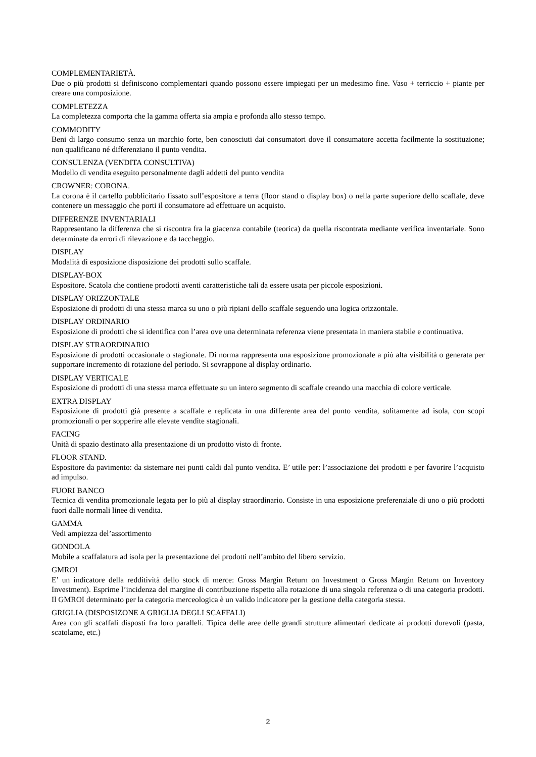COMPLEMENTARIETÀ.
Due o più prodotti si definiscono complementari quando possono essere impiegati per un medesimo fine. Vaso + terriccio + piante per creare una composizione.
COMPLETEZZA
La completezza comporta che la gamma offerta sia ampia e profonda allo stesso tempo.
COMMODITY
Beni di largo consumo senza un marchio forte, ben conosciuti dai consumatori dove il consumatore accetta facilmente la sostituzione; non qualificano né differenziano il punto vendita.
CONSULENZA (VENDITA CONSULTIVA)
Modello di vendita eseguito personalmente dagli addetti del punto vendita
CROWNER: CORONA.
La corona è il cartello pubblicitario fissato sull’espositore a terra (floor stand o display box) o nella parte superiore dello scaffale, deve contenere un messaggio che porti il consumatore ad effettuare un acquisto.
DIFFERENZE INVENTARIALI
Rappresentano la differenza che si riscontra fra la giacenza contabile (teorica) da quella riscontrata mediante verifica inventariale. Sono determinate da errori di rilevazione e da taccheggio.
DISPLAY
Modalità di esposizione disposizione dei prodotti sullo scaffale.
DISPLAY-BOX
Espositore. Scatola che contiene prodotti aventi caratteristiche tali da essere usata per piccole esposizioni.
DISPLAY ORIZZONTALE
Esposizione di prodotti di una stessa marca su uno o più ripiani dello scaffale seguendo una logica orizzontale.
DISPLAY ORDINARIO
Esposizione di prodotti che si identifica con l’area ove una determinata referenza viene presentata in maniera stabile e continuativa.
DISPLAY STRAORDINARIO
Esposizione di prodotti occasionale o stagionale. Di norma rappresenta una esposizione promozionale a più alta visibilità o generata per supportare incremento di rotazione del periodo. Si sovrappone al display ordinario.
DISPLAY VERTICALE
Esposizione di prodotti di una stessa marca effettuate su un intero segmento di scaffale creando una macchia di colore verticale.
EXTRA DISPLAY
Esposizione di prodotti già presente a scaffale e replicata in una differente area del punto vendita, solitamente ad isola, con scopi promozionali o per sopperire alle elevate vendite stagionali.
FACING
Unità di spazio destinato alla presentazione di un prodotto visto di fronte.
FLOOR STAND.
Espositore da pavimento: da sistemare nei punti caldi dal punto vendita. E’ utile per: l’associazione dei prodotti e per favorire l’acquisto ad impulso.
FUORI BANCO
Tecnica di vendita promozionale legata per lo più al display straordinario. Consiste in una esposizione preferenziale di uno o più prodotti fuori dalle normali linee di vendita.
GAMMA
Vedi ampiezza del’assortimento
GONDOLA
Mobile a scaffalatura ad isola per la presentazione dei prodotti nell’ambito del libero servizio.
GMROI
E’ un indicatore della redditività dello stock di merce: Gross Margin Return on Investment o Gross Margin Return on Inventory Investment). Esprime l’incidenza del margine di contribuzione rispetto alla rotazione di una singola referenza o di una categoria prodotti. Il GMROI determinato per la categoria merceologica è un valido indicatore per la gestione della categoria stessa.
GRIGLIA (DISPOSIZONE A GRIGLIA DEGLI SCAFFALI)
Area con gli scaffali disposti fra loro paralleli. Tipica delle aree delle grandi strutture alimentari dedicate ai prodotti durevoli (pasta, scatolame, etc.)
2